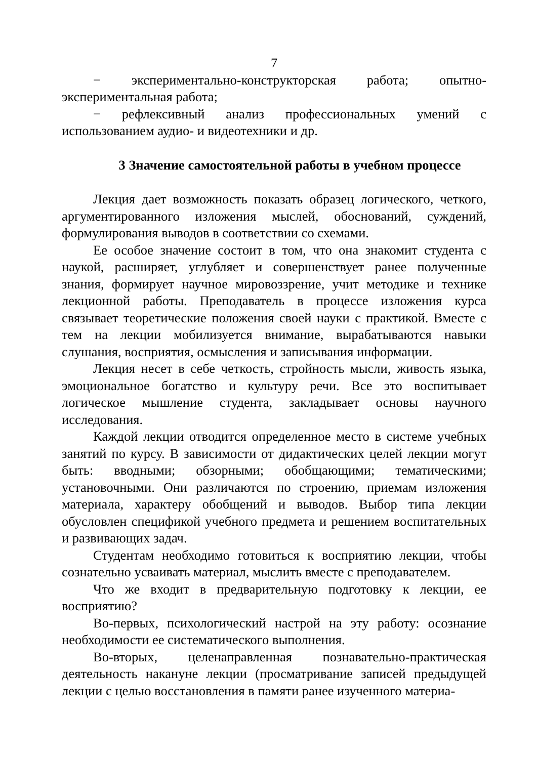7
− экспериментально-конструкторская работа; опытно-экспериментальная работа;
− рефлексивный анализ профессиональных умений с использованием аудио- и видеотехники и др.
3 Значение самостоятельной работы в учебном процессе
Лекция дает возможность показать образец логического, четкого, аргументированного изложения мыслей, обоснований, суждений, формулирования выводов в соответствии со схемами.
Ее особое значение состоит в том, что она знакомит студента с наукой, расширяет, углубляет и совершенствует ранее полученные знания, формирует научное мировоззрение, учит методике и технике лекционной работы. Преподаватель в процессе изложения курса связывает теоретические положения своей науки с практикой. Вместе с тем на лекции мобилизуется внимание, вырабатываются навыки слушания, восприятия, осмысления и записывания информации.
Лекция несет в себе четкость, стройность мысли, живость языка, эмоциональное богатство и культуру речи. Все это воспитывает логическое мышление студента, закладывает основы научного исследования.
Каждой лекции отводится определенное место в системе учебных занятий по курсу. В зависимости от дидактических целей лекции могут быть: вводными; обзорными; обобщающими; тематическими; установочными. Они различаются по строению, приемам изложения материала, характеру обобщений и выводов. Выбор типа лекции обусловлен спецификой учебного предмета и решением воспитательных и развивающих задач.
Студентам необходимо готовиться к восприятию лекции, чтобы сознательно усваивать материал, мыслить вместе с преподавателем.
Что же входит в предварительную подготовку к лекции, ее восприятию?
Во-первых, психологический настрой на эту работу: осознание необходимости ее систематического выполнения.
Во-вторых, целенаправленная познавательно-практическая деятельность накануне лекции (просматривание записей предыдущей лекции с целью восстановления в памяти ранее изученного материа-